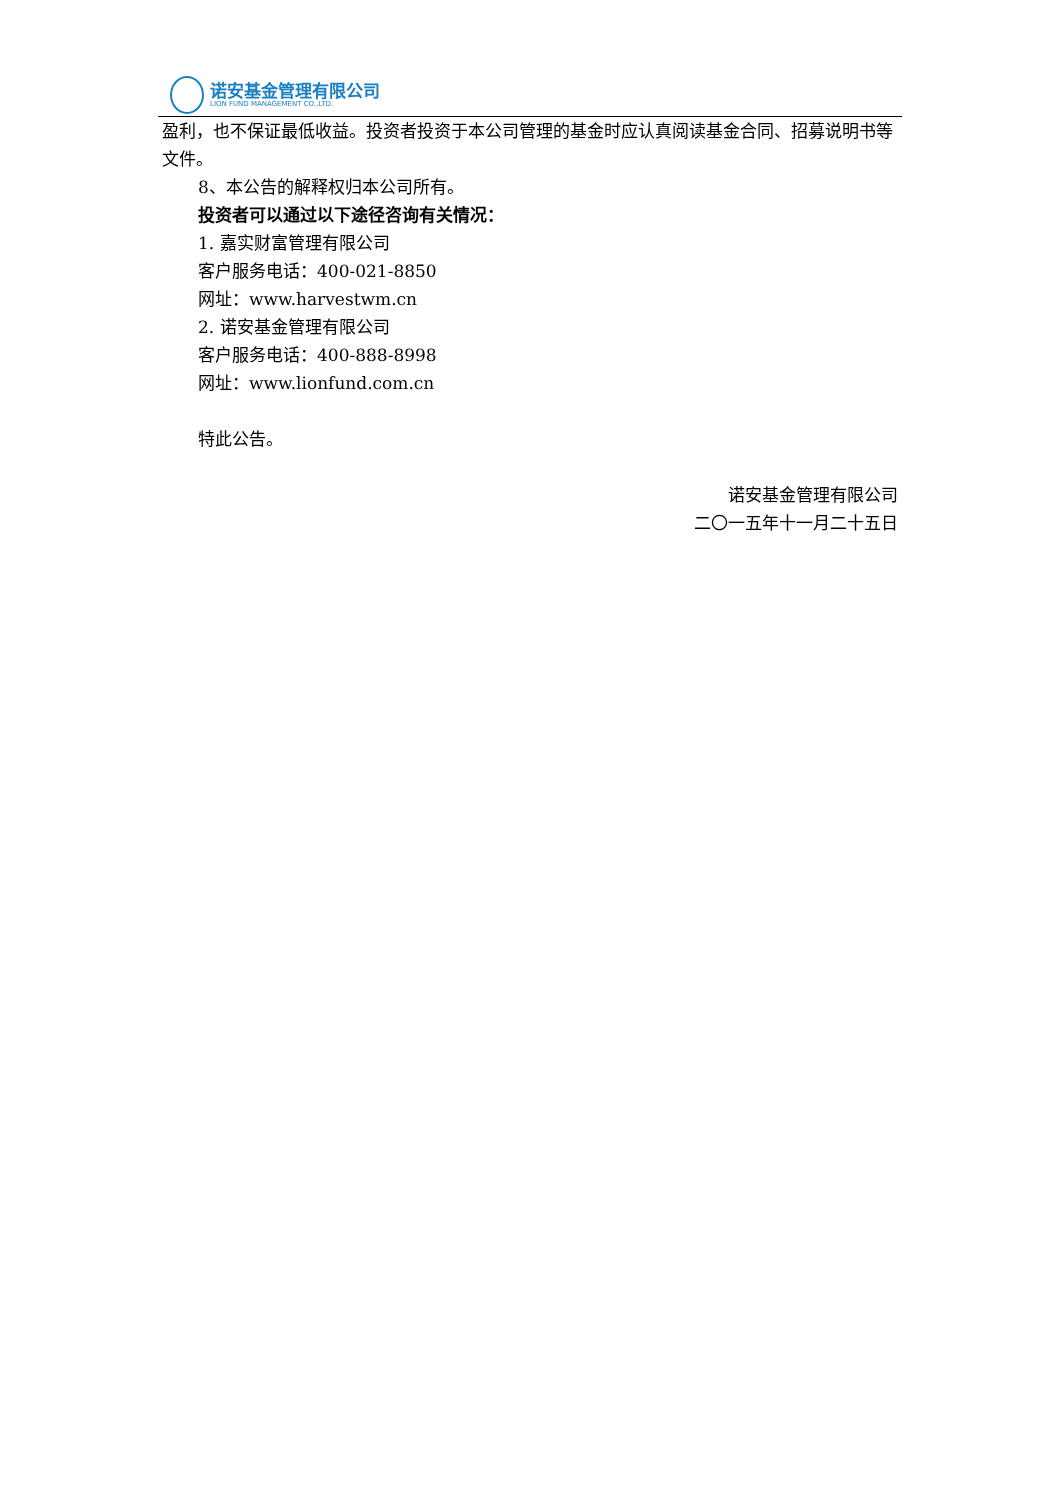诺安基金管理有限公司
LION FUND MANAGEMENT CO.,LTD.
盈利，也不保证最低收益。投资者投资于本公司管理的基金时应认真阅读基金合同、招募说明书等文件。
8、本公告的解释权归本公司所有。
投资者可以通过以下途径咨询有关情况：
1. 嘉实财富管理有限公司
客户服务电话：400-021-8850
网址：www.harvestwm.cn
2. 诺安基金管理有限公司
客户服务电话：400-888-8998
网址：www.lionfund.com.cn
特此公告。
诺安基金管理有限公司
二〇一五年十一月二十五日